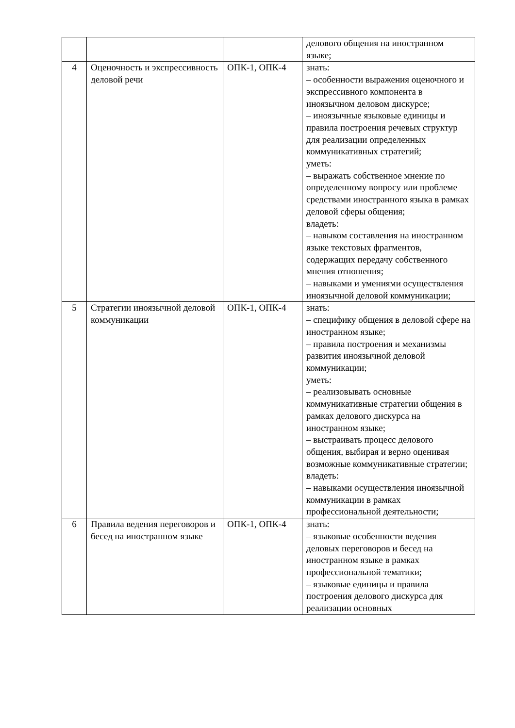| | | | делового общения на иностранном языке; |
| 4 | Оценочность и экспрессивность деловой речи | ОПК-1, ОПК-4 | знать: – особенности выражения оценочного и экспрессивного компонента в иноязычном деловом дискурсе; – иноязычные языковые единицы и правила построения речевых структур для реализации определенных коммуникативных стратегий; уметь: – выражать собственное мнение по определенному вопросу или проблеме средствами иностранного языка в рамках деловой сферы общения; владеть: – навыком составления на иностранном языке текстовых фрагментов, содержащих передачу собственного мнения отношения; – навыками и умениями осуществления иноязычной деловой коммуникации; |
| 5 | Стратегии иноязычной деловой коммуникации | ОПК-1, ОПК-4 | знать: – специфику общения в деловой сфере на иностранном языке; – правила построения и механизмы развития иноязычной деловой коммуникации; уметь: – реализовывать основные коммуникативные стратегии общения в рамках делового дискурса на иностранном языке; – выстраивать процесс делового общения, выбирая и верно оценивая возможные коммуникативные стратегии; владеть: – навыками осуществления иноязычной коммуникации в рамках профессиональной деятельности; |
| 6 | Правила ведения переговоров и бесед на иностранном языке | ОПК-1, ОПК-4 | знать: – языковые особенности ведения деловых переговоров и бесед на иностранном языке в рамках профессиональной тематики; – языковые единицы и правила построения делового дискурса для реализации основных |